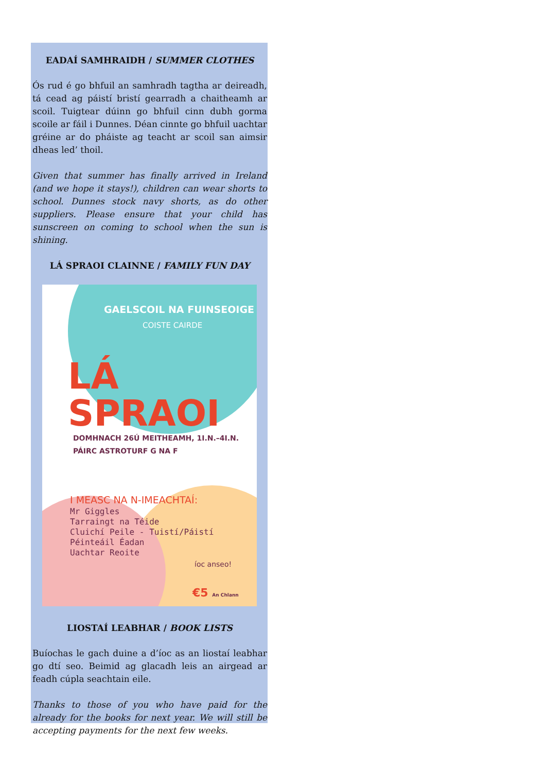EADAÍ SAMHRAIDH / SUMMER CLOTHES
Ós rud é go bhfuil an samhradh tagtha ar deireadh, tá cead ag páistí bristí gearradh a chaitheamh ar scoil. Tuigtear dúinn go bhfuil cinn dubh gorma scoile ar fáil i Dunnes. Déan cinnte go bhfuil uachtar gréine ar do pháiste ag teacht ar scoil san aimsir dheas led’ thoil.
Given that summer has finally arrived in Ireland (and we hope it stays!), children can wear shorts to school. Dunnes stock navy shorts, as do other suppliers. Please ensure that your child has sunscreen on coming to school when the sun is shining.
LÁ SPRAOI CLAINNE / FAMILY FUN DAY
GAELSCOIL NA FUINSEOIGE
COISTE CAIRDE
LÁ SPRAOI
DOMHNACH 26Ú MEITHEAMH, 1I.N.–4I.N.
PÁIRC ASTROTURF G NA F
I MEASC NA N-IMEACHTAÍ:
Mr Giggles
Tarraingt na Téide
Cluichí Peile - Tuistí/Páistí
Péinteáil Éadan
Uachtar Reoite
íoc anseo!
€5 An Chlann
LIOSTAÍ LEABHAR / BOOK LISTS
Buíochas le gach duine a d’íoc as an liostaí leabhar go dtí seo. Beimid ag glacadh leis an airgead ar feadh cúpla seachtain eile.
Thanks to those of you who have paid for the already for the books for next year. We will still be accepting payments for the next few weeks.